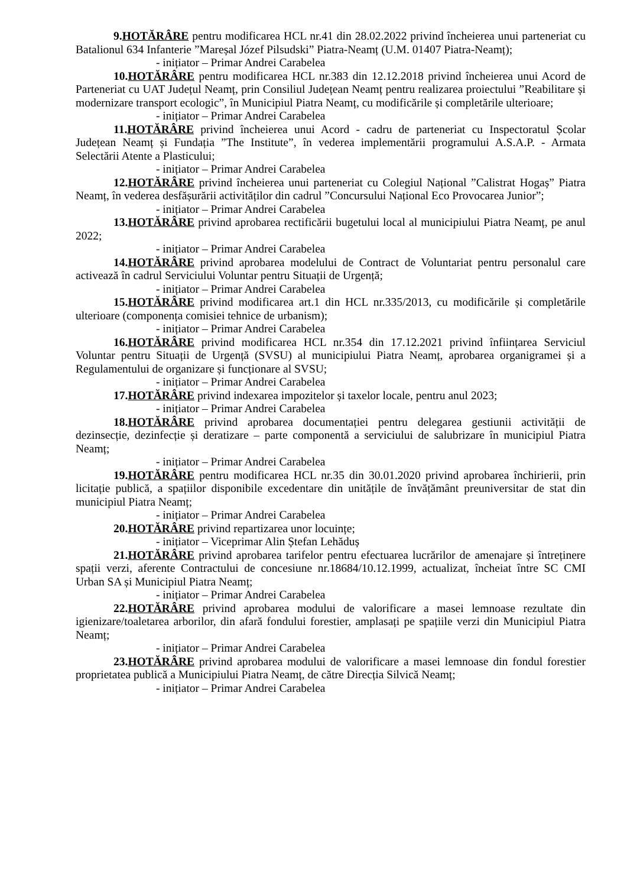9.HOTĂRÂRE pentru modificarea HCL nr.41 din 28.02.2022 privind încheierea unui parteneriat cu Batalionul 634 Infanterie ”Mareșal Józef Pilsudski” Piatra-Neamț (U.M. 01407 Piatra-Neamț);
- inițiator – Primar Andrei Carabelea
10.HOTĂRÂRE pentru modificarea HCL nr.383 din 12.12.2018 privind încheierea unui Acord de Parteneriat cu UAT Județul Neamț, prin Consiliul Județean Neamț pentru realizarea proiectului ”Reabilitare și modernizare transport ecologic”, în Municipiul Piatra Neamț, cu modificările și completările ulterioare;
- inițiator – Primar Andrei Carabelea
11.HOTĂRÂRE privind încheierea unui Acord - cadru de parteneriat cu Inspectoratul Școlar Județean Neamț și Fundația ”The Institute”, în vederea implementării programului A.S.A.P. - Armata Selectării Atente a Plasticului;
- inițiator – Primar Andrei Carabelea
12.HOTĂRÂRE privind încheierea unui parteneriat cu Colegiul Național ”Calistrat Hogaș” Piatra Neamț, în vederea desfășurării activităților din cadrul ”Concursului Național Eco Provocarea Junior”;
- inițiator – Primar Andrei Carabelea
13.HOTĂRÂRE privind aprobarea rectificării bugetului local al municipiului Piatra Neamț, pe anul 2022;
- inițiator – Primar Andrei Carabelea
14.HOTĂRÂRE privind aprobarea modelului de Contract de Voluntariat pentru personalul care activează în cadrul Serviciului Voluntar pentru Situații de Urgență;
- inițiator – Primar Andrei Carabelea
15.HOTĂRÂRE privind modificarea art.1 din HCL nr.335/2013, cu modificările și completările ulterioare (componența comisiei tehnice de urbanism);
- inițiator – Primar Andrei Carabelea
16.HOTĂRÂRE privind modificarea HCL nr.354 din 17.12.2021 privind înființarea Serviciul Voluntar pentru Situații de Urgență (SVSU) al municipiului Piatra Neamț, aprobarea organigramei și a Regulamentului de organizare și funcționare al SVSU;
- inițiator – Primar Andrei Carabelea
17.HOTĂRÂRE privind indexarea impozitelor și taxelor locale, pentru anul 2023;
- inițiator – Primar Andrei Carabelea
18.HOTĂRÂRE privind aprobarea documentației pentru delegarea gestiunii activității de dezinsecție, dezinfecție și deratizare – parte componentă a serviciului de salubrizare în municipiul Piatra Neamț;
- inițiator – Primar Andrei Carabelea
19.HOTĂRÂRE pentru modificarea HCL nr.35 din 30.01.2020 privind aprobarea închirierii, prin licitație publică, a spațiilor disponibile excedentare din unitățile de învățământ preuniversitar de stat din municipiul Piatra Neamț;
- inițiator – Primar Andrei Carabelea
20.HOTĂRÂRE privind repartizarea unor locuințe;
- inițiator – Viceprimar Alin Ștefan Lehăduș
21.HOTĂRÂRE privind aprobarea tarifelor pentru efectuarea lucrărilor de amenajare și întreținere spații verzi, aferente Contractului de concesiune nr.18684/10.12.1999, actualizat, încheiat între SC CMI Urban SA și Municipiul Piatra Neamț;
- inițiator – Primar Andrei Carabelea
22.HOTĂRÂRE privind aprobarea modului de valorificare a masei lemnoase rezultate din igienizare/toaletarea arborilor, din afară fondului forestier, amplasați pe spațiile verzi din Municipiul Piatra Neamț;
- inițiator – Primar Andrei Carabelea
23.HOTĂRÂRE privind aprobarea modului de valorificare a masei lemnoase din fondul forestier proprietatea publică a Municipiului Piatra Neamț, de către Direcția Silvică Neamț;
- inițiator – Primar Andrei Carabelea